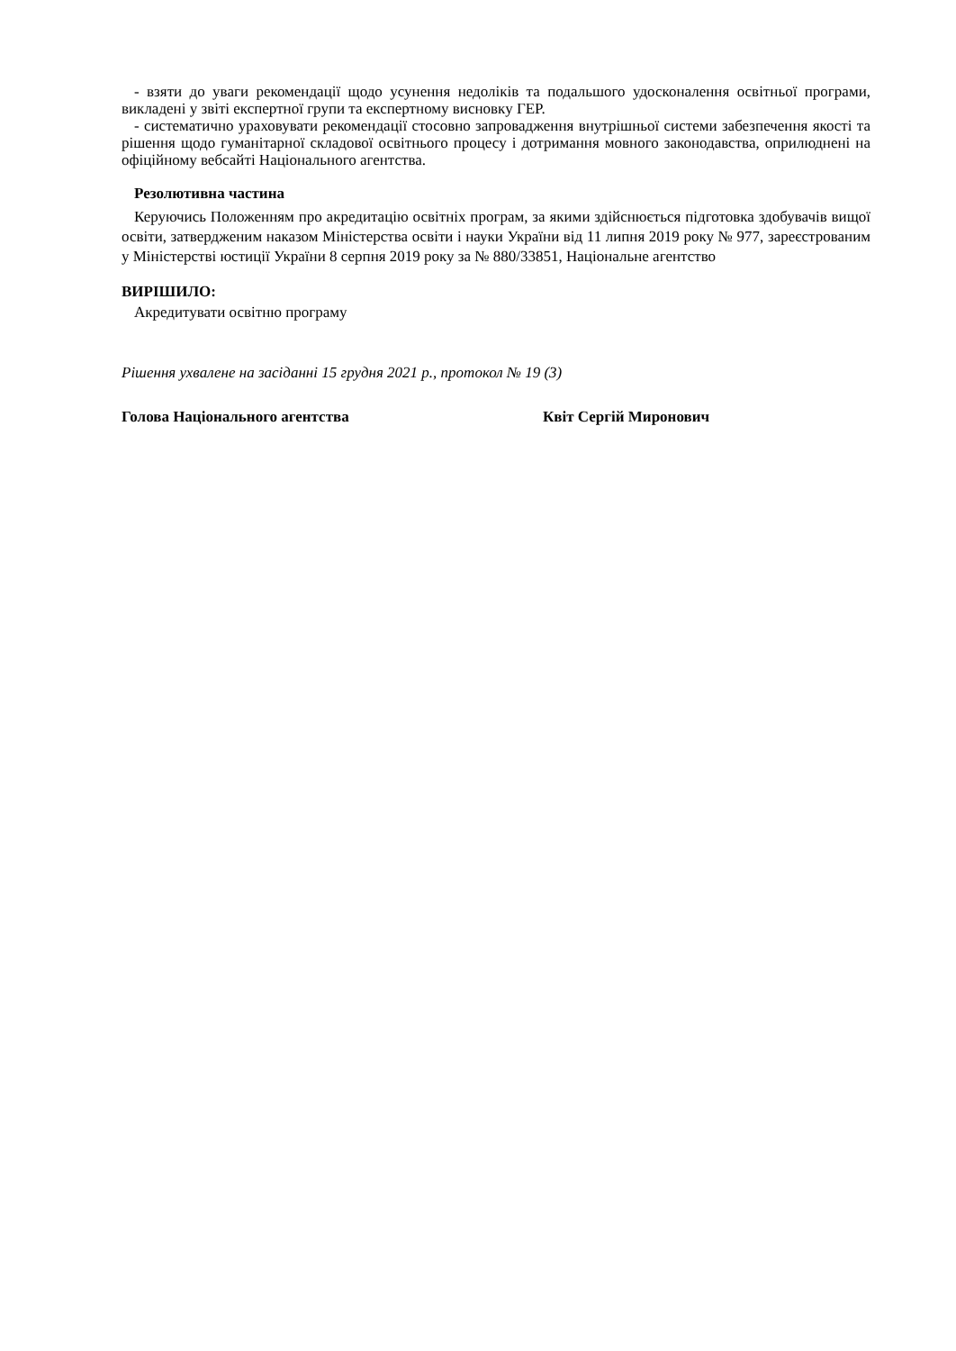- взяти до уваги рекомендації щодо усунення недоліків та подальшого удосконалення освітньої програми, викладені у звіті експертної групи та експертному висновку ГЕР.
- систематично ураховувати рекомендації стосовно запровадження внутрішньої системи забезпечення якості та рішення щодо гуманітарної складової освітнього процесу і дотримання мовного законодавства, оприлюднені на офіційному вебсайті Національного агентства.
Резолютивна частина
Керуючись Положенням про акредитацію освітніх програм, за якими здійснюється підготовка здобувачів вищої освіти, затвердженим наказом Міністерства освіти і науки України від 11 липня 2019 року № 977, зареєстрованим у Міністерстві юстиції України 8 серпня 2019 року за № 880/33851, Національне агентство
ВИРІШИЛО:
Акредитувати освітню програму
Рішення ухвалене на засіданні 15 грудня 2021 р., протокол № 19 (3)
Голова Національного агентства Квіт Сергій Миронович